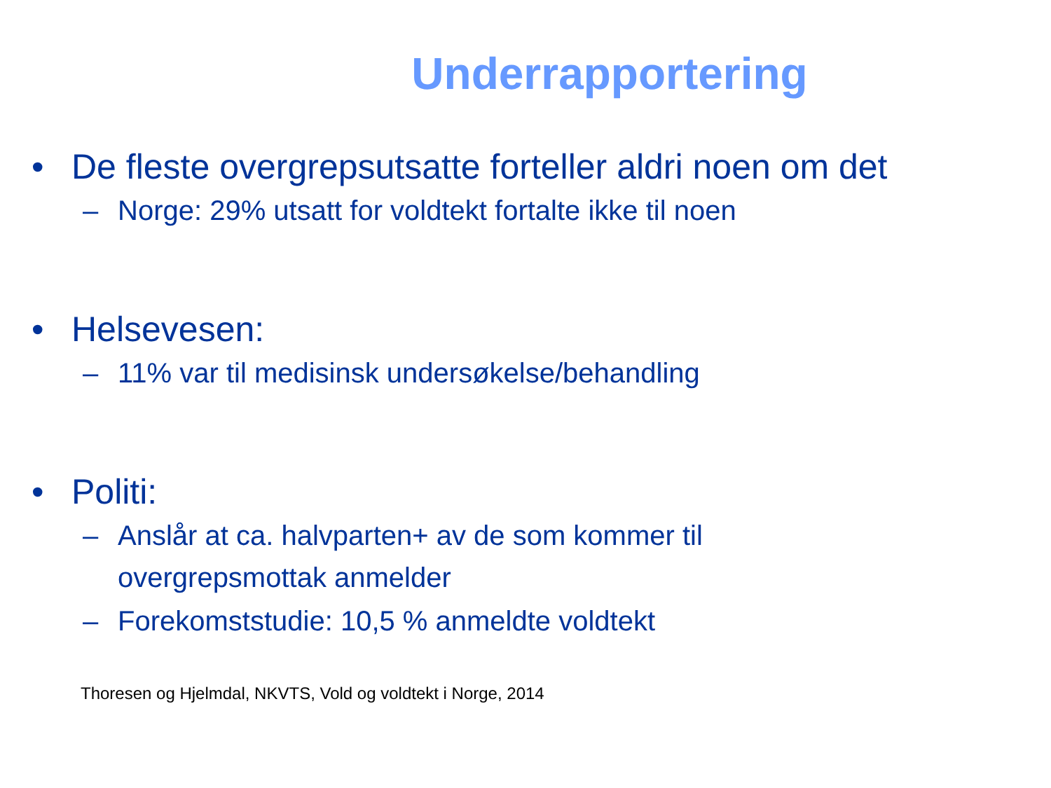Underrapportering
• De fleste overgrepsutsatte forteller aldri noen om det
– Norge: 29% utsatt for voldtekt fortalte ikke til noen
• Helsevesen:
– 11% var til medisinsk undersøkelse/behandling
• Politi:
– Anslår at ca. halvparten+ av de som kommer til
overgrepsmottak anmelder
– Forekomststudie: 10,5 % anmeldte voldtekt
Thoresen og Hjelmdal, NKVTS, Vold og voldtekt i Norge, 2014